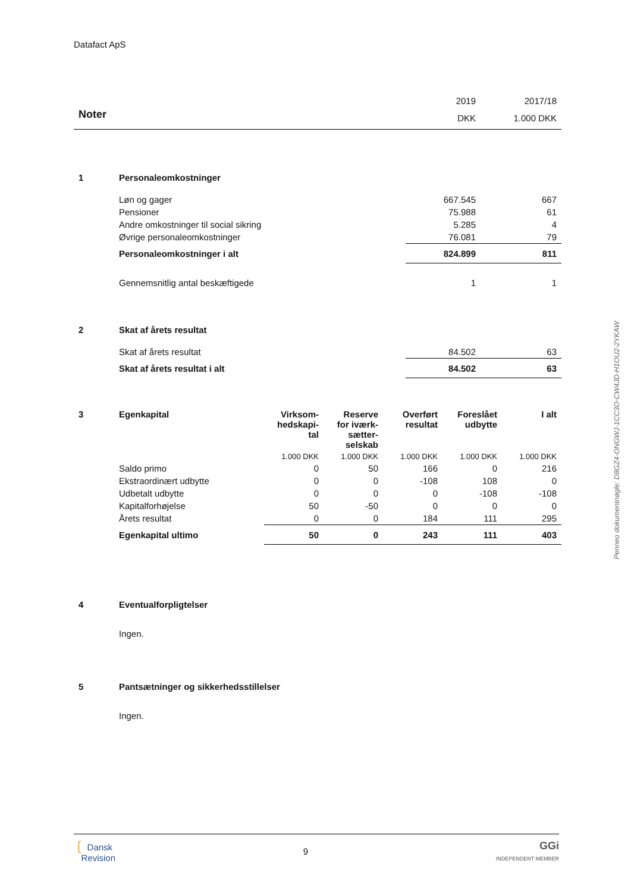Datafact ApS
| | 2019 | 2017/18 |
| Noter | DKK | 1.000 DKK |
| 1 | Personaleomkostninger | | |
| | Løn og gager | 667.545 | 667 |
| | Pensioner | 75.988 | 61 |
| | Andre omkostninger til social sikring | 5.285 | 4 |
| | Øvrige personaleomkostninger | 76.081 | 79 |
| | Personaleomkostninger i alt | 824.899 | 811 |
| | Gennemsnitlig antal beskæftigede | 1 | 1 |
| 2 | Skat af årets resultat | | |
| | Skat af årets resultat | 84.502 | 63 |
| | Skat af årets resultat i alt | 84.502 | 63 |
| 3 | Egenkapital | Virksom- hedskapi- tal | Reserve for iværk- sætter- selskab | Overført resultat | Foreslået udbytte | I alt |
| | | 1.000 DKK | 1.000 DKK | 1.000 DKK | 1.000 DKK | 1.000 DKK |
| | Saldo primo | 0 | 50 | 166 | 0 | 216 |
| | Ekstraordinært udbytte | 0 | 0 | -108 | 108 | 0 |
| | Udbetalt udbytte | 0 | 0 | 0 | -108 | -108 |
| | Kapitalforhøjelse | 50 | -50 | 0 | 0 | 0 |
| | Årets resultat | 0 | 0 | 184 | 111 | 295 |
| | Egenkapital ultimo | 50 | 0 | 243 | 111 | 403 |
| 4 | Eventualforpligtelser |
| | Ingen. |
| 5 | Pantsætninger og sikkerhedsstillelser |
| | Ingen. |
Penneo dokumentnøgle: D8GZ4-ONGWJ-1CC3O-CW4JD-H1OU2-2YKAW
❲ Dansk
Revision
9
GGi
INDEPENDENT MEMBER